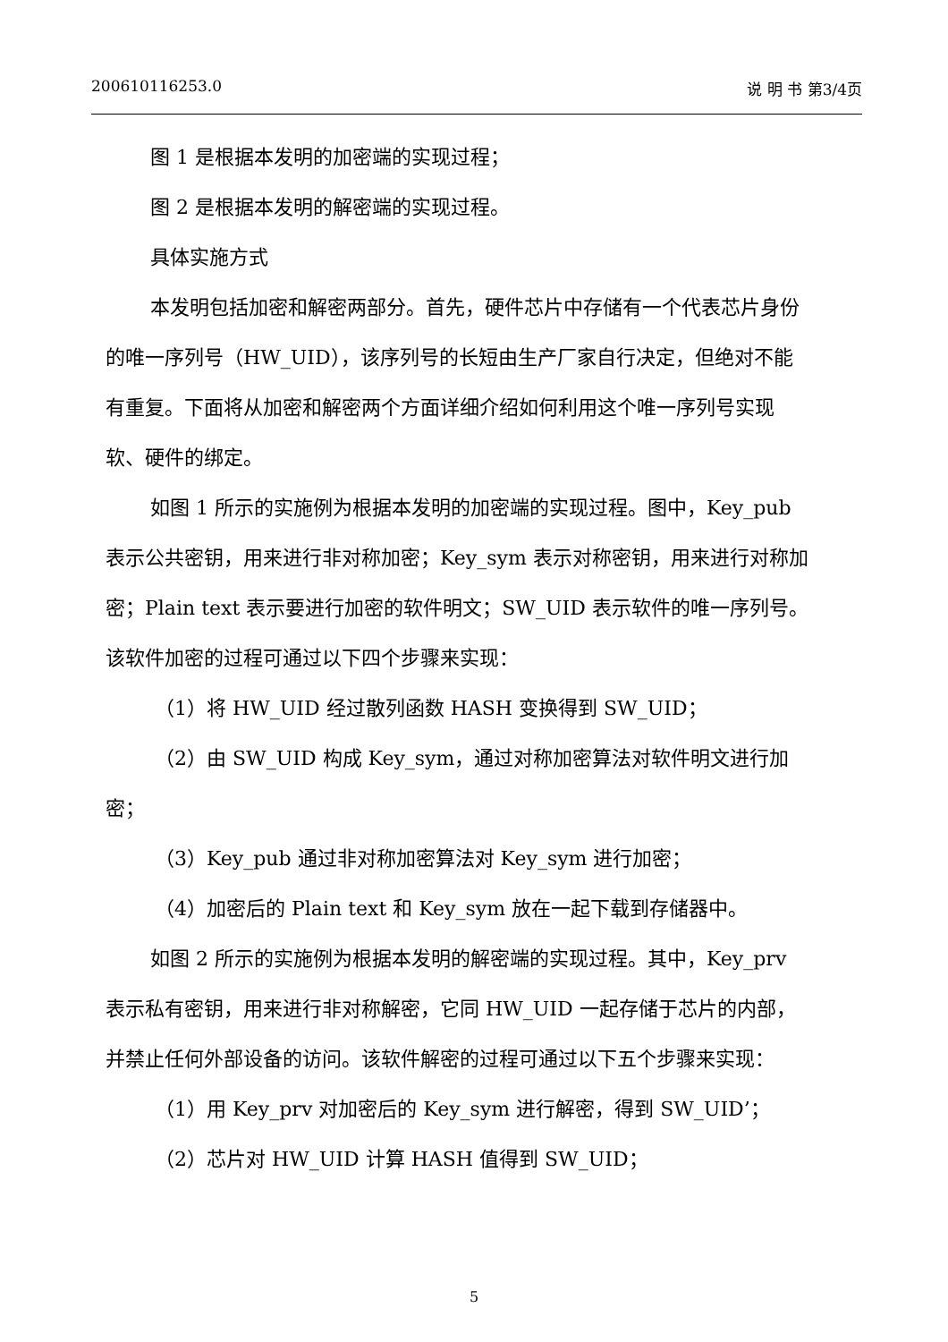200610116253.0 说 明 书 第3/4页
图 1 是根据本发明的加密端的实现过程；
图 2 是根据本发明的解密端的实现过程。
具体实施方式
本发明包括加密和解密两部分。首先，硬件芯片中存储有一个代表芯片身份的唯一序列号（HW_UID），该序列号的长短由生产厂家自行决定，但绝对不能有重复。下面将从加密和解密两个方面详细介绍如何利用这个唯一序列号实现软、硬件的绑定。
如图 1 所示的实施例为根据本发明的加密端的实现过程。图中，Key_pub 表示公共密钥，用来进行非对称加密；Key_sym 表示对称密钥，用来进行对称加密；Plain text 表示要进行加密的软件明文；SW_UID 表示软件的唯一序列号。该软件加密的过程可通过以下四个步骤来实现：
（1）将 HW_UID 经过散列函数 HASH 变换得到 SW_UID；
（2）由 SW_UID 构成 Key_sym，通过对称加密算法对软件明文进行加密；
（3）Key_pub 通过非对称加密算法对 Key_sym 进行加密；
（4）加密后的 Plain text 和 Key_sym 放在一起下载到存储器中。
如图 2 所示的实施例为根据本发明的解密端的实现过程。其中，Key_prv 表示私有密钥，用来进行非对称解密，它同 HW_UID 一起存储于芯片的内部，并禁止任何外部设备的访问。该软件解密的过程可通过以下五个步骤来实现：
（1）用 Key_prv 对加密后的 Key_sym 进行解密，得到 SW_UID’；
（2）芯片对 HW_UID 计算 HASH 值得到 SW_UID；
5